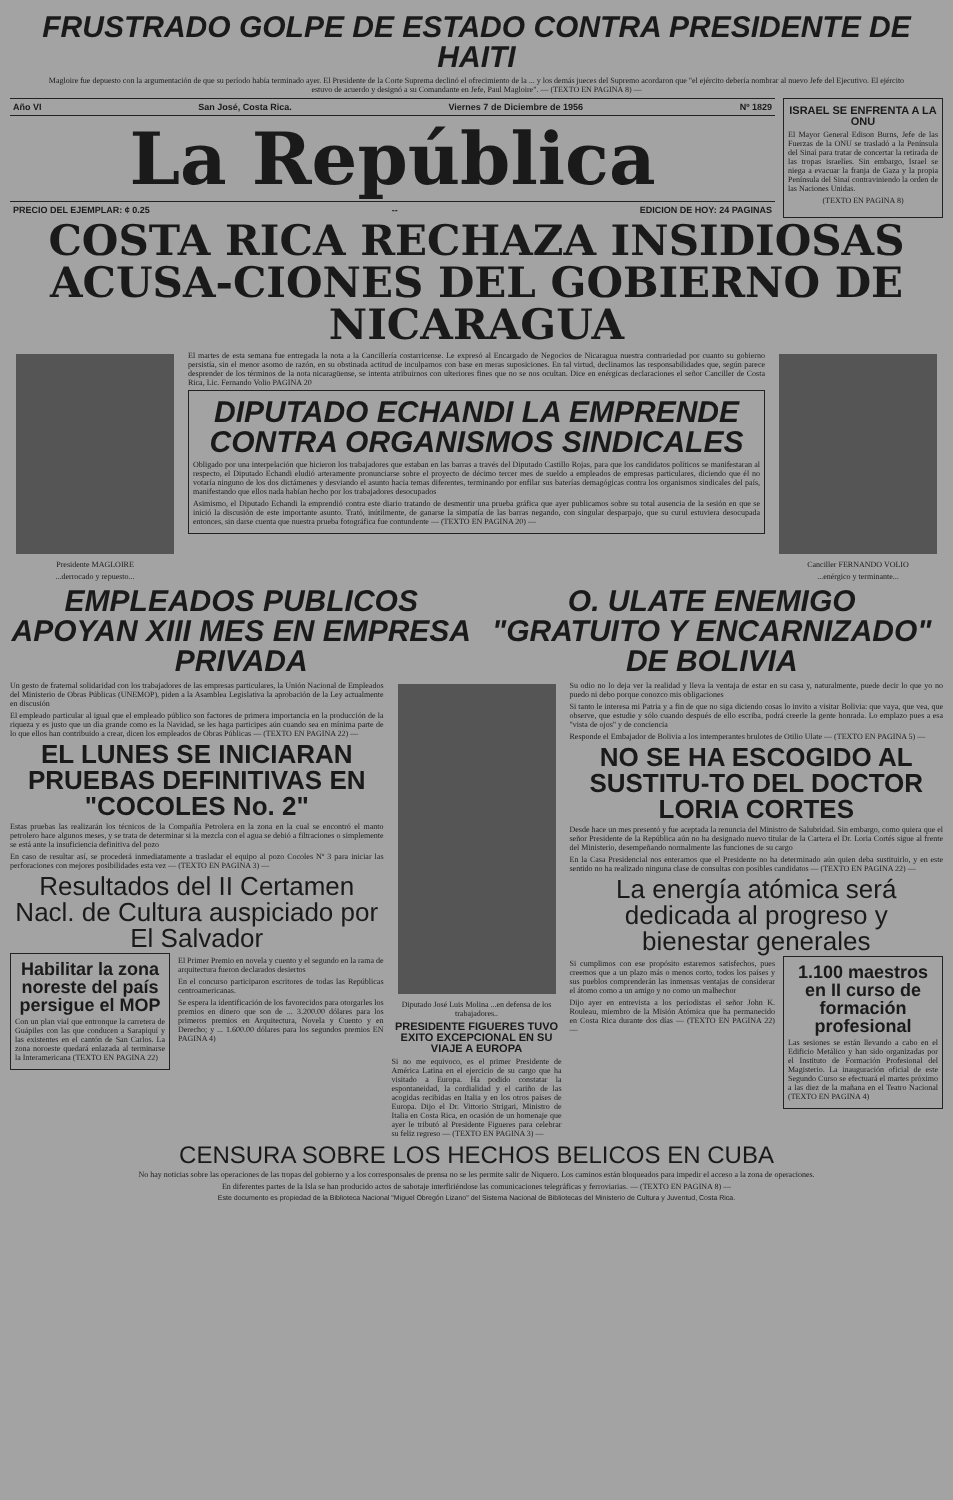FRUSTRADO GOLPE DE ESTADO CONTRA PRESIDENTE DE HAITI
Magloire fue depuesto con la argumentación de que su período había terminado ayer. El Presidente de la Corte Suprema declinó el ofrecimiento de la ... y los demás jueces del Supremo acordaron que "el ejército debería nombrar al nuevo Jefe del Ejecutivo. El ejército estuvo de acuerdo y designó a su Comandante en Jefe, Paul Magloire". — (TEXTO EN PAGINA 8) —
Año VI San José, Costa Rica. Viernes 7 de Diciembre de 1956 Nº 1829
La República
PRECIO DEL EJEMPLAR: ¢ 0.25 -- EDICION DE HOY: 24 PAGINAS
ISRAEL SE ENFRENTA A LA ONU
El Mayor General Edison Burns, Jefe de las Fuerzas de la ONU se trasladó a la Península del Sinaí para tratar de concertar la retirada de las tropas israelíes. Sin embargo, Israel se niega a evacuar la franja de Gaza y la propia Península del Sinaí contraviniendo la orden de las Naciones Unidas.
(TEXTO EN PAGINA 8)
COSTA RICA RECHAZA INSIDIOSAS ACUSA-CIONES DEL GOBIERNO DE NICARAGUA
Presidente MAGLOIRE
...derrocado y repuesto...
El martes de esta semana fue entregada la nota a la Cancillería costarricense. Le expresó al Encargado de Negocios de Nicaragua nuestra contrariedad por cuanto su gobierno persistía, sin el menor asomo de razón, en su obstinada actitud de inculparnos con base en meras suposiciones. En tal virtud, declinamos las responsabilidades que, según parece desprender de los términos de la nota nicaragüense, se intenta atribuirnos con ulteriores fines que no se nos ocultan. Dice en enérgicas declaraciones el señor Canciller de Costa Rica, Lic. Fernando Volio PAGINA 20
DIPUTADO ECHANDI LA EMPRENDE CONTRA ORGANISMOS SINDICALES
Obligado por una interpelación que hicieron los trabajadores que estaban en las barras a través del Diputado Castillo Rojas, para que los candidatos políticos se manifestaran al respecto, el Diputado Echandi eludió arteramente pronunciarse sobre el proyecto de décimo tercer mes de sueldo a empleados de empresas particulares, diciendo que él no votaría ninguno de los dos dictámenes y desviando el asunto hacia temas diferentes, terminando por enfilar sus baterías demagógicas contra los organismos sindicales del país, manifestando que ellos nada habían hecho por los trabajadores desocupados
Asimismo, el Diputado Echandi la emprendió contra este diario tratando de desmentir una prueba gráfica que ayer publicamos sobre su total ausencia de la sesión en que se inició la discusión de este importante asunto. Trató, inútilmente, de ganarse la simpatía de las barras negando, con singular desparpajo, que su curul estuviera desocupada entonces, sin darse cuenta que nuestra prueba fotográfica fue contundente — (TEXTO EN PAGINA 20) —
Canciller FERNANDO VOLIO
...enérgico y terminante...
EMPLEADOS PUBLICOS APOYAN XIII MES EN EMPRESA PRIVADA
O. ULATE ENEMIGO "GRATUITO Y ENCARNIZADO" DE BOLIVIA
Un gesto de fraternal solidaridad con los trabajadores de las empresas particulares, la Unión Nacional de Empleados del Ministerio de Obras Públicas (UNEMOP), piden a la Asamblea Legislativa la aprobación de la Ley actualmente en discusión
El empleado particular al igual que el empleado público son factores de primera importancia en la producción de la riqueza y es justo que un día grande como es la Navidad, se les haga participes aún cuando sea en mínima parte de lo que ellos han contribuido a crear, dicen los empleados de Obras Públicas — (TEXTO EN PAGINA 22) —
EL LUNES SE INICIARAN PRUEBAS DEFINITIVAS EN "COCOLES No. 2"
Estas pruebas las realizarán los técnicos de la Compañía Petrolera en la zona en la cual se encontró el manto petrolero hace algunos meses, y se trata de determinar si la mezcla con el agua se debió a filtraciones o simplemente se está ante la insuficiencia definitiva del pozo
En caso de resultar así, se procederá inmediatamente a trasladar el equipo al pozo Cocoles Nº 3 para iniciar las perforaciones con mejores posibilidades esta vez — (TEXTO EN PAGINA 3) —
Resultados del II Certamen Nacl. de Cultura auspiciado por El Salvador
Habilitar la zona noreste del país persigue el MOP
Con un plan vial que entronque la carretera de Guápiles con las que conducen a Sarapiquí y las existentes en el cantón de San Carlos. La zona noroeste quedará enlazada al terminarse la Interamericana (TEXTO EN PAGINA 22)
El Primer Premio en novela y cuento y el segundo en la rama de arquitectura fueron declarados desiertos
En el concurso participaron escritores de todas las Repúblicas centroamericanas.
Se espera la identificación de los favorecidos para otorgarles los premios en dinero que son de ... 3.200.00 dólares para los primeros premios en Arquitectura, Novela y Cuento y en Derecho; y ... 1.600.00 dólares para los segundos premios EN PAGINA 4)
Diputado José Luis Molina ...en defensa de los trabajadores..
PRESIDENTE FIGUERES TUVO EXITO EXCEPCIONAL EN SU VIAJE A EUROPA
Si no me equivoco, es el primer Presidente de América Latina en el ejercicio de su cargo que ha visitado a Europa. Ha podido constatar la espontaneidad, la cordialidad y el cariño de las acogidas recibidas en Italia y en los otros países de Europa. Dijo el Dr. Vittorio Strigari, Ministro de Italia en Costa Rica, en ocasión de un homenaje que ayer le tributó al Presidente Figueres para celebrar su feliz regreso — (TEXTO EN PAGINA 3) —
Su odio no lo deja ver la realidad y lleva la ventaja de estar en su casa y, naturalmente, puede decir lo que yo no puedo ni debo porque conozco mis obligaciones
Si tanto le interesa mi Patria y a fin de que no siga diciendo cosas lo invito a visitar Bolivia: que vaya, que vea, que observe, que estudie y sólo cuando después de ello escriba, podrá creerle la gente honrada. Lo emplazo pues a esa "vista de ojos" y de conciencia
Responde el Embajador de Bolivia a los intemperantes brulotes de Otilio Ulate — (TEXTO EN PAGINA 5) —
NO SE HA ESCOGIDO AL SUSTITU-TO DEL DOCTOR LORIA CORTES
Desde hace un mes presentó y fue aceptada la renuncia del Ministro de Salubridad. Sin embargo, como quiera que el señor Presidente de la República aún no ha designado nuevo titular de la Cartera el Dr. Loria Cortés sigue al frente del Ministerio, desempeñando normalmente las funciones de su cargo
En la Casa Presidencial nos enteramos que el Presidente no ha determinado aún quien deba sustituirlo, y en este sentido no ha realizado ninguna clase de consultas con posibles candidatos — (TEXTO EN PAGINA 22) —
La energía atómica será dedicada al progreso y bienestar generales
Si cumplimos con ese propósito estaremos satisfechos, pues creemos que a un plazo más o menos corto, todos los países y sus pueblos comprenderán las inmensas ventajas de considerar el átomo como a un amigo y no como un malhechor
Dijo ayer en entrevista a los periodistas el señor John K. Rouleau, miembro de la Misión Atómica que ha permanecido en Costa Rica durante dos días — (TEXTO EN PAGINA 22) —
1.100 maestros en II curso de formación profesional
Las sesiones se están llevando a cabo en el Edificio Metálico y han sido organizadas por el Instituto de Formación Profesional del Magisterio. La inauguración oficial de este Segundo Curso se efectuará el martes próximo a las diez de la mañana en el Teatro Nacional (TEXTO EN PAGINA 4)
CENSURA SOBRE LOS HECHOS BELICOS EN CUBA
No hay noticias sobre las operaciones de las tropas del gobierno y a los corresponsales de prensa no se les permite salir de Niquero. Los caminos están bloqueados para impedir el acceso a la zona de operaciones.
En diferentes partes de la Isla se han producido actos de sabotaje interfiriéndose las comunicaciones telegráficas y ferroviarias. — (TEXTO EN PAGINA 8) —
Este documento es propiedad de la Biblioteca Nacional "Miguel Obregón Lizano" del Sistema Nacional de Bibliotecas del Ministerio de Cultura y Juventud, Costa Rica.